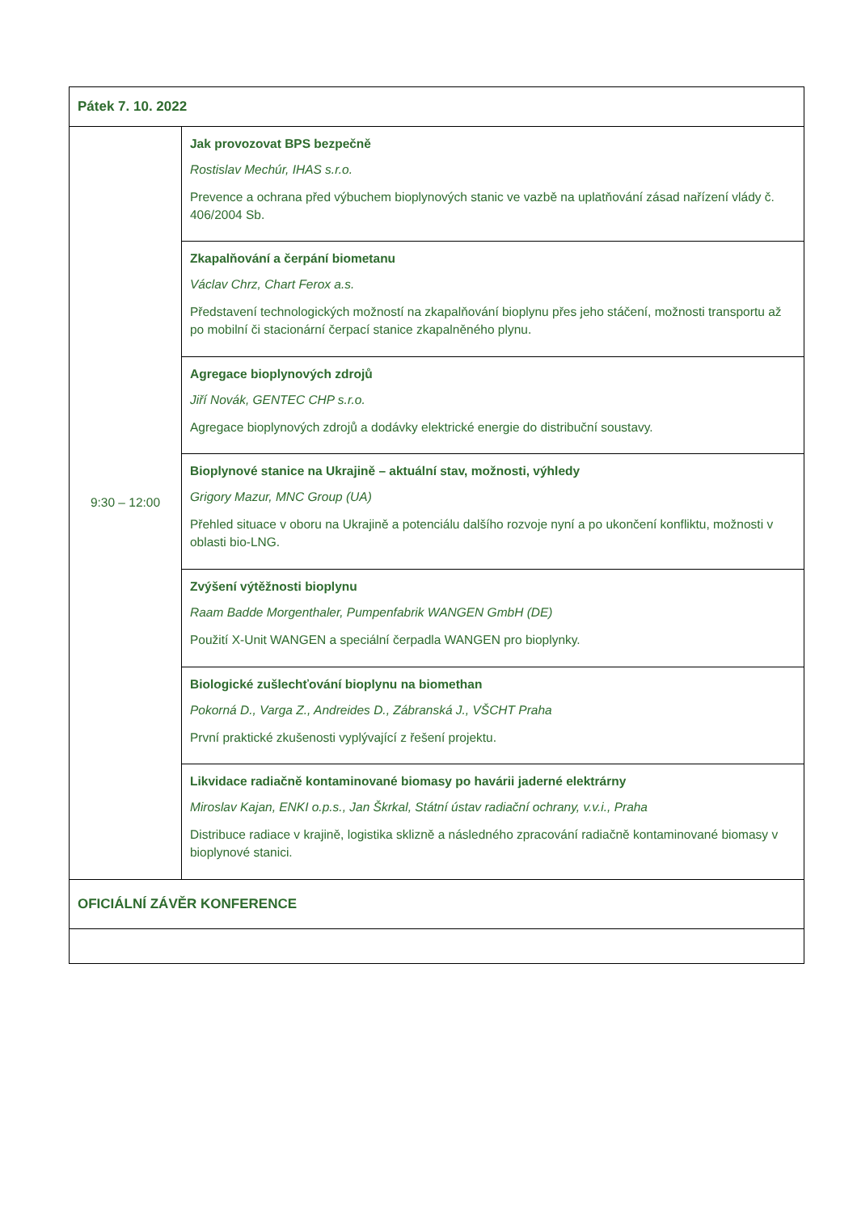| Pátek 7. 10. 2022 | |
| 9:30 – 12:00 | Jak provozovat BPS bezpečně Rostislav Mechúr, IHAS s.r.o. Prevence a ochrana před výbuchem bioplynových stanic ve vazbě na uplatňování zásad nařízení vlády č. 406/2004 Sb. |
| | Zkapalňování a čerpání biometanu Václav Chrz, Chart Ferox a.s. Představení technologických možností na zkapalňování bioplynu přes jeho stáčení, možnosti transportu až po mobilní či stacionární čerpací stanice zkapalněného plynu. |
| | Agregace bioplynových zdrojů Jiří Novák, GENTEC CHP s.r.o. Agregace bioplynových zdrojů a dodávky elektrické energie do distribuční soustavy. |
| | Bioplynové stanice na Ukrajině – aktuální stav, možnosti, výhledy Grigory Mazur, MNC Group (UA) Přehled situace v oboru na Ukrajině a potenciálu dalšího rozvoje nyní a po ukončení konfliktu, možnosti v oblasti bio-LNG. |
| | Zvýšení výtěžnosti bioplynu Raam Badde Morgenthaler, Pumpenfabrik WANGEN GmbH (DE) Použití X-Unit WANGEN a speciální čerpadla WANGEN pro bioplynky. |
| | Biologické zušlechťování bioplynu na biomethan Pokorná D., Varga Z., Andreides D., Zábranská J., VŠCHT Praha První praktické zkušenosti vyplývající z řešení projektu. |
| | Likvidace radiačně kontaminované biomasy po havárii jaderné elektrárny Miroslav Kajan, ENKI o.p.s., Jan Škrkal, Státní ústav radiační ochrany, v.v.i., Praha Distribuce radiace v krajině, logistika sklizně a následného zpracování radiačně kontaminované biomasy v bioplynové stanici. |
| OFICIÁLNÍ ZÁVĚR KONFERENCE | |